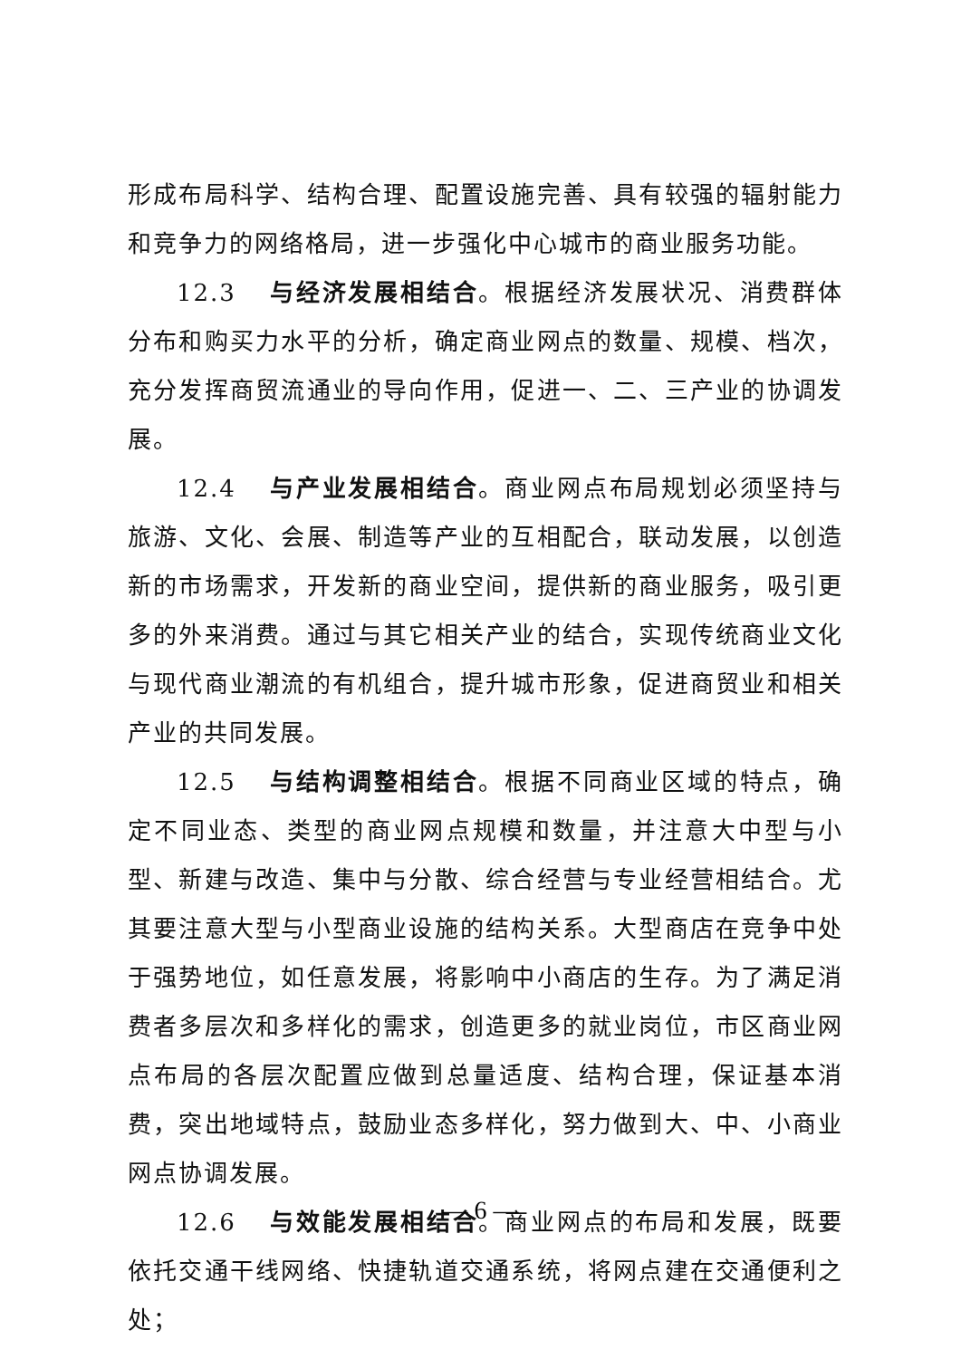形成布局科学、结构合理、配置设施完善、具有较强的辐射能力和竞争力的网络格局，进一步强化中心城市的商业服务功能。
12.3 与经济发展相结合。根据经济发展状况、消费群体分布和购买力水平的分析，确定商业网点的数量、规模、档次，充分发挥商贸流通业的导向作用，促进一、二、三产业的协调发展。
12.4 与产业发展相结合。商业网点布局规划必须坚持与旅游、文化、会展、制造等产业的互相配合，联动发展，以创造新的市场需求，开发新的商业空间，提供新的商业服务，吸引更多的外来消费。通过与其它相关产业的结合，实现传统商业文化与现代商业潮流的有机组合，提升城市形象，促进商贸业和相关产业的共同发展。
12.5 与结构调整相结合。根据不同商业区域的特点，确定不同业态、类型的商业网点规模和数量，并注意大中型与小型、新建与改造、集中与分散、综合经营与专业经营相结合。尤其要注意大型与小型商业设施的结构关系。大型商店在竞争中处于强势地位，如任意发展，将影响中小商店的生存。为了满足消费者多层次和多样化的需求，创造更多的就业岗位，市区商业网点布局的各层次配置应做到总量适度、结构合理，保证基本消费，突出地域特点，鼓励业态多样化，努力做到大、中、小商业网点协调发展。
12.6 与效能发展相结合。商业网点的布局和发展，既要依托交通干线网络、快捷轨道交通系统，将网点建在交通便利之处；
— 6 —